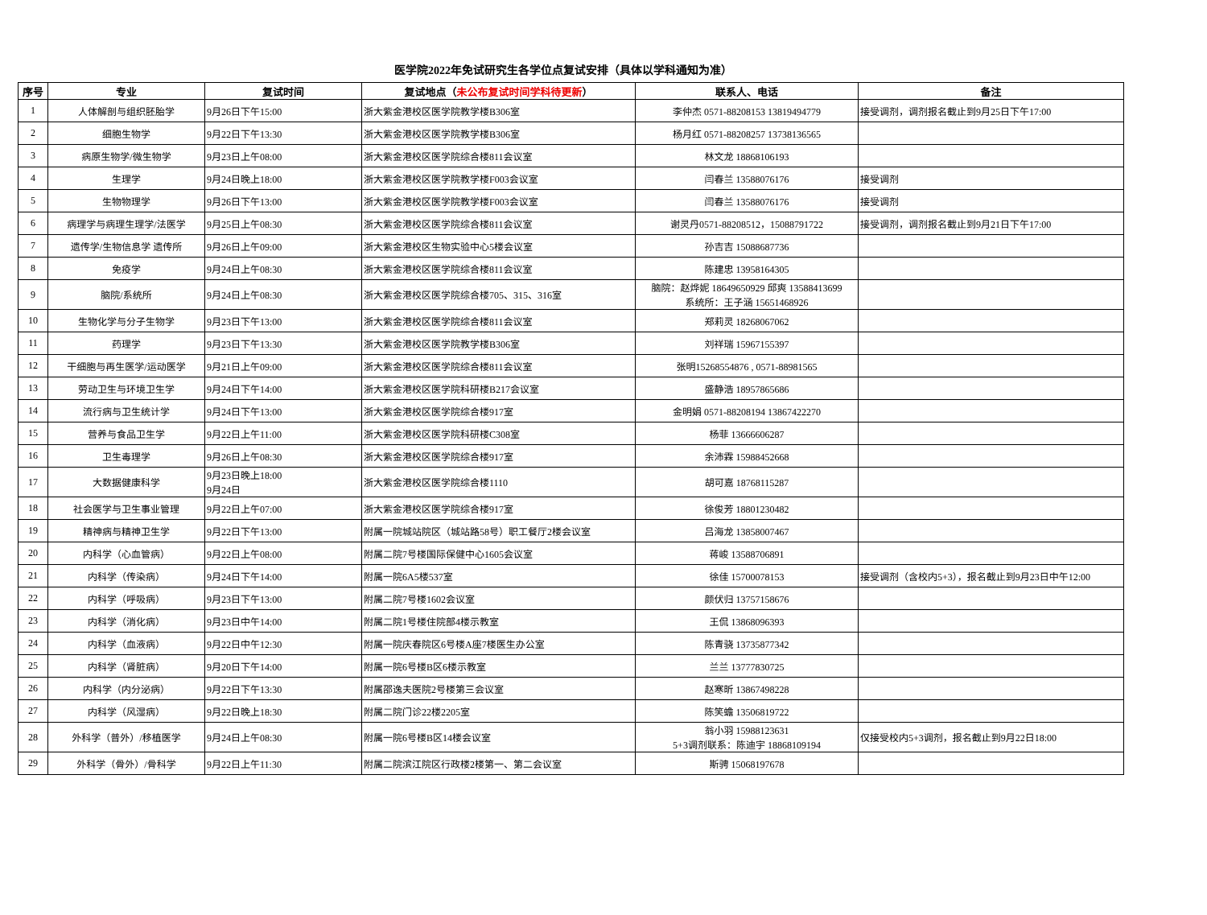医学院2022年免试研究生各学位点复试安排（具体以学科通知为准）
| 序号 | 专业 | 复试时间 | 复试地点（ 未公布复试时间学科待更新 ） | 联系人、电话 | 备注 |
| --- | --- | --- | --- | --- | --- |
| 1 | 人体解剖与组织胚胎学 | 9月26日下午15:00 | 浙大紫金港校区医学院教学楼B306室 | 李仲杰 0571-88208153 13819494779 | 接受调剂，调剂报名截止到9月25日下午17:00 |
| 2 | 细胞生物学 | 9月22日下午13:30 | 浙大紫金港校区医学院教学楼B306室 | 杨月红 0571-88208257 13738136565 | |
| 3 | 病原生物学/微生物学 | 9月23日上午08:00 | 浙大紫金港校区医学院综合楼811会议室 | 林文龙 18868106193 | |
| 4 | 生理学 | 9月24日晚上18:00 | 浙大紫金港校区医学院教学楼F003会议室 | 闫春兰 13588076176 | 接受调剂 |
| 5 | 生物物理学 | 9月26日下午13:00 | 浙大紫金港校区医学院教学楼F003会议室 | 闫春兰 13588076176 | 接受调剂 |
| 6 | 病理学与病理生理学/法医学 | 9月25日上午08:30 | 浙大紫金港校区医学院综合楼811会议室 | 谢灵丹0571-88208512，15088791722 | 接受调剂，调剂报名截止到9月21日下午17:00 |
| 7 | 遗传学/生物信息学 遗传所 | 9月26日上午09:00 | 浙大紫金港校区生物实验中心5楼会议室 | 孙吉吉 15088687736 | |
| 8 | 免疫学 | 9月24日上午08:30 | 浙大紫金港校区医学院综合楼811会议室 | 陈建忠 13958164305 | |
| 9 | 脑院/系统所 | 9月24日上午08:30 | 浙大紫金港校区医学院综合楼705、315、316室 | 脑院：赵烨妮 18649650929 邱爽 13588413699 系统所：王子涵 15651468926 | |
| 10 | 生物化学与分子生物学 | 9月23日下午13:00 | 浙大紫金港校区医学院综合楼811会议室 | 郑莉灵 18268067062 | |
| 11 | 药理学 | 9月23日下午13:30 | 浙大紫金港校区医学院教学楼B306室 | 刘祥瑞 15967155397 | |
| 12 | 干细胞与再生医学/运动医学 | 9月21日上午09:00 | 浙大紫金港校区医学院综合楼811会议室 | 张明15268554876 , 0571-88981565 | |
| 13 | 劳动卫生与环境卫生学 | 9月24日下午14:00 | 浙大紫金港校区医学院科研楼B217会议室 | 盛静浩 18957865686 | |
| 14 | 流行病与卫生统计学 | 9月24日下午13:00 | 浙大紫金港校区医学院综合楼917室 | 金明娟 0571-88208194 13867422270 | |
| 15 | 营养与食品卫生学 | 9月22日上午11:00 | 浙大紫金港校区医学院科研楼C308室 | 杨菲 13666606287 | |
| 16 | 卫生毒理学 | 9月26日上午08:30 | 浙大紫金港校区医学院综合楼917室 | 余沛霖 15988452668 | |
| 17 | 大数据健康科学 | 9月23日晚上18:00 9月24日 | 浙大紫金港校区医学院综合楼1110 | 胡可嘉 18768115287 | |
| 18 | 社会医学与卫生事业管理 | 9月22日上午07:00 | 浙大紫金港校区医学院综合楼917室 | 徐俊芳 18801230482 | |
| 19 | 精神病与精神卫生学 | 9月22日下午13:00 | 附属一院城站院区（城站路58号）职工餐厅2楼会议室 | 吕海龙 13858007467 | |
| 20 | 内科学（心血管病） | 9月22日上午08:00 | 附属二院7号楼国际保健中心1605会议室 | 蒋峻 13588706891 | |
| 21 | 内科学（传染病） | 9月24日下午14:00 | 附属一院6A5楼537室 | 徐佳 15700078153 | 接受调剂（含校内5+3），报名截止到9月23日中午12:00 |
| 22 | 内科学（呼吸病） | 9月23日下午13:00 | 附属二院7号楼1602会议室 | 颜伏归 13757158676 | |
| 23 | 内科学（消化病） | 9月23日中午14:00 | 附属二院1号楼住院部4楼示教室 | 王侃 13868096393 | |
| 24 | 内科学（血液病） | 9月22日中午12:30 | 附属一院庆春院区6号楼A座7楼医生办公室 | 陈青骁 13735877342 | |
| 25 | 内科学（肾脏病） | 9月20日下午14:00 | 附属一院6号楼B区6楼示教室 | 兰兰 13777830725 | |
| 26 | 内科学（内分泌病） | 9月22日下午13:30 | 附属邵逸夫医院2号楼第三会议室 | 赵寒昕 13867498228 | |
| 27 | 内科学（风湿病） | 9月22日晚上18:30 | 附属二院门诊22楼2205室 | 陈笑蟾 13506819722 | |
| 28 | 外科学（普外）/移植医学 | 9月24日上午08:30 | 附属一院6号楼B区14楼会议室 | 翁小羽 15988123631 5+3调剂联系：陈迪宇 18868109194 | 仅接受校内5+3调剂，报名截止到9月22日18:00 |
| 29 | 外科学（骨外）/骨科学 | 9月22日上午11:30 | 附属二院滨江院区行政楼2楼第一、第二会议室 | 斯骋 15068197678 | |